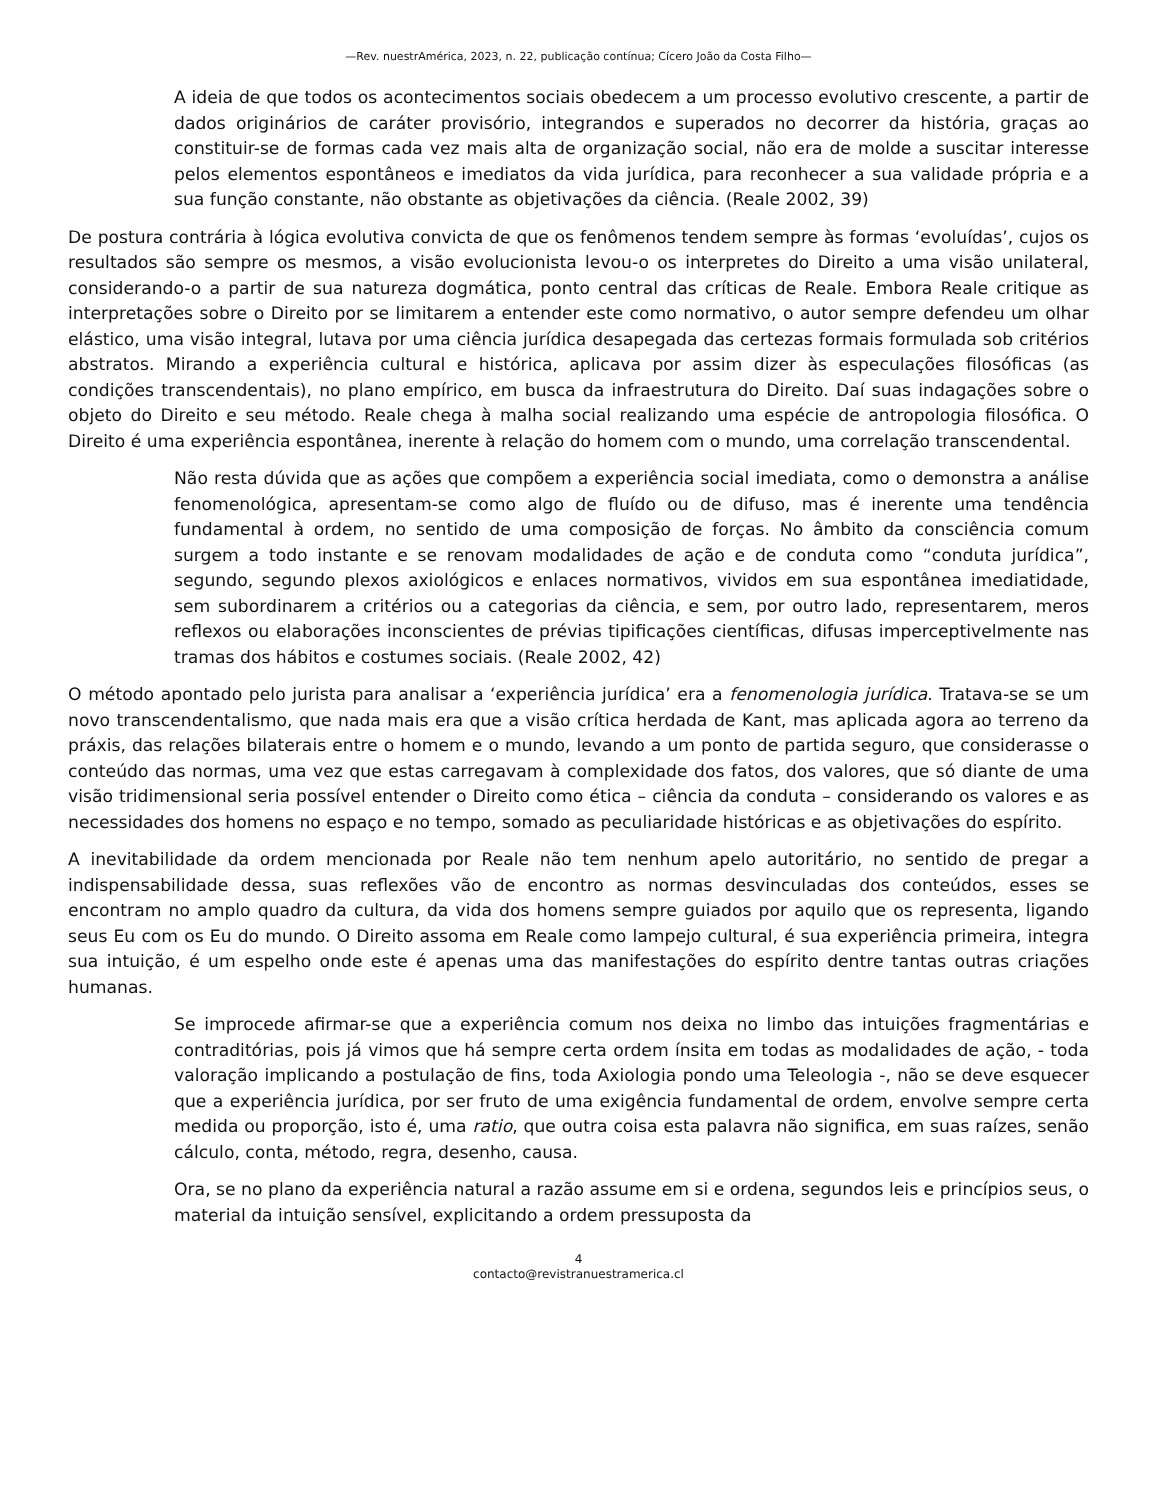—Rev. nuestrAmérica, 2023, n. 22, publicação contínua; Cícero João da Costa Filho—
A ideia de que todos os acontecimentos sociais obedecem a um processo evolutivo crescente, a partir de dados originários de caráter provisório, integrandos e superados no decorrer da história, graças ao constituir-se de formas cada vez mais alta de organização social, não era de molde a suscitar interesse pelos elementos espontâneos e imediatos da vida jurídica, para reconhecer a sua validade própria e a sua função constante, não obstante as objetivações da ciência. (Reale 2002, 39)
De postura contrária à lógica evolutiva convicta de que os fenômenos tendem sempre às formas ‘evoluídas’, cujos os resultados são sempre os mesmos, a visão evolucionista levou-o os interpretes do Direito a uma visão unilateral, considerando-o a partir de sua natureza dogmática, ponto central das críticas de Reale. Embora Reale critique as interpretações sobre o Direito por se limitarem a entender este como normativo, o autor sempre defendeu um olhar elástico, uma visão integral, lutava por uma ciência jurídica desapegada das certezas formais formulada sob critérios abstratos. Mirando a experiência cultural e histórica, aplicava por assim dizer às especulações filosóficas (as condições transcendentais), no plano empírico, em busca da infraestrutura do Direito. Daí suas indagações sobre o objeto do Direito e seu método. Reale chega à malha social realizando uma espécie de antropologia filosófica. O Direito é uma experiência espontânea, inerente à relação do homem com o mundo, uma correlação transcendental.
Não resta dúvida que as ações que compõem a experiência social imediata, como o demonstra a análise fenomenológica, apresentam-se como algo de fluído ou de difuso, mas é inerente uma tendência fundamental à ordem, no sentido de uma composição de forças. No âmbito da consciência comum surgem a todo instante e se renovam modalidades de ação e de conduta como “conduta jurídica”, segundo, segundo plexos axiológicos e enlaces normativos, vividos em sua espontânea imediatidade, sem subordinarem a critérios ou a categorias da ciência, e sem, por outro lado, representarem, meros reflexos ou elaborações inconscientes de prévias tipificações científicas, difusas imperceptivelmente nas tramas dos hábitos e costumes sociais. (Reale 2002, 42)
O método apontado pelo jurista para analisar a ‘experiência jurídica’ era a fenomenologia jurídica. Tratava-se se um novo transcendentalismo, que nada mais era que a visão crítica herdada de Kant, mas aplicada agora ao terreno da práxis, das relações bilaterais entre o homem e o mundo, levando a um ponto de partida seguro, que considerasse o conteúdo das normas, uma vez que estas carregavam à complexidade dos fatos, dos valores, que só diante de uma visão tridimensional seria possível entender o Direito como ética – ciência da conduta – considerando os valores e as necessidades dos homens no espaço e no tempo, somado as peculiaridade históricas e as objetivações do espírito.
A inevitabilidade da ordem mencionada por Reale não tem nenhum apelo autoritário, no sentido de pregar a indispensabilidade dessa, suas reflexões vão de encontro as normas desvinculadas dos conteúdos, esses se encontram no amplo quadro da cultura, da vida dos homens sempre guiados por aquilo que os representa, ligando seus Eu com os Eu do mundo. O Direito assoma em Reale como lampejo cultural, é sua experiência primeira, integra sua intuição, é um espelho onde este é apenas uma das manifestações do espírito dentre tantas outras criações humanas.
Se improcede afirmar-se que a experiência comum nos deixa no limbo das intuições fragmentárias e contraditórias, pois já vimos que há sempre certa ordem ínsita em todas as modalidades de ação, - toda valoração implicando a postulação de fins, toda Axiologia pondo uma Teleologia -, não se deve esquecer que a experiência jurídica, por ser fruto de uma exigência fundamental de ordem, envolve sempre certa medida ou proporção, isto é, uma ratio, que outra coisa esta palavra não significa, em suas raízes, senão cálculo, conta, método, regra, desenho, causa.
Ora, se no plano da experiência natural a razão assume em si e ordena, segundos leis e princípios seus, o material da intuição sensível, explicitando a ordem pressuposta da
4
contacto@revistranuestramerica.cl